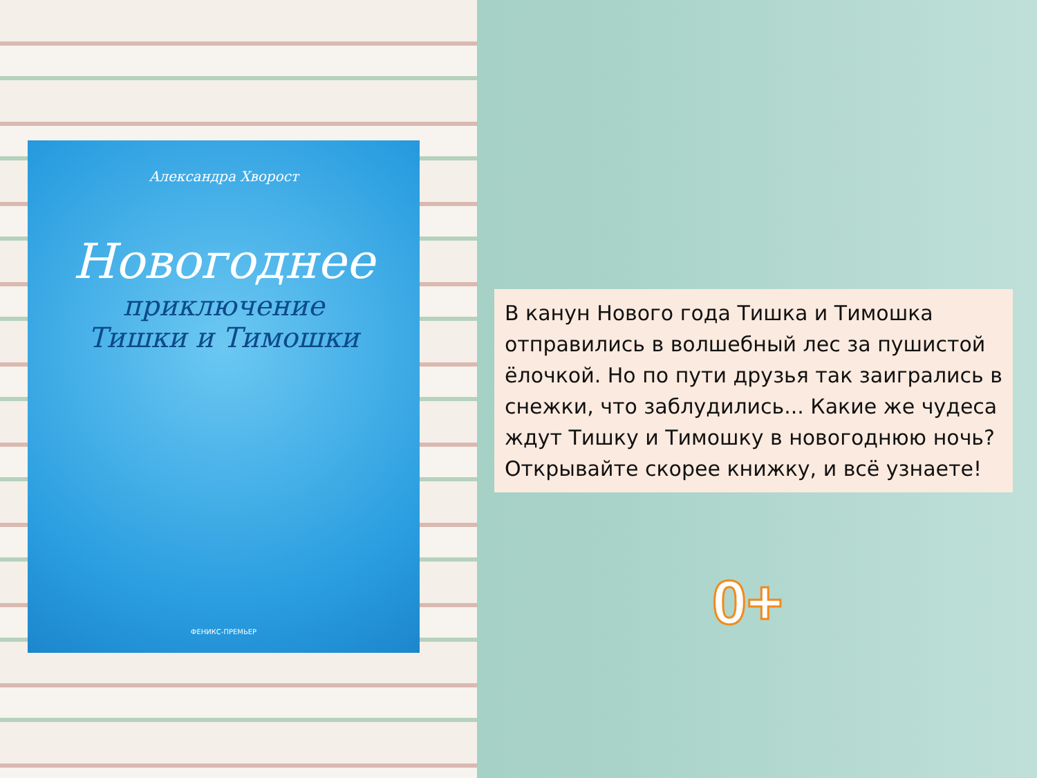Александра Хворост
Новогоднее
приключение
Тишки и Тимошки
ФЕНИКС-ПРЕМЬЕР
В канун Нового года Тишка и Тимошка отправились в волшебный лес за пушистой ёлочкой. Но по пути друзья так заигрались в снежки, что заблудились... Какие же чудеса ждут Тишку и Тимошку в новогоднюю ночь? Открывайте скорее книжку, и всё узнаете!
0+